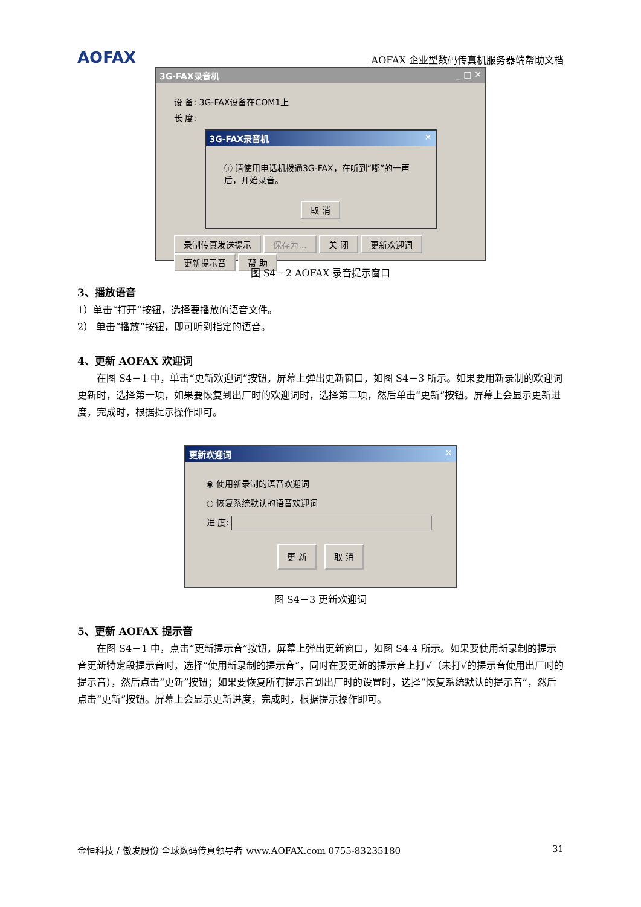AOFAX AOFAX 企业型数码传真机服务器端帮助文档
3G-FAX录音机 _ □ ✕
设 备: 3G-FAX设备在COM1上
长 度:
3G-FAX录音机 ✕
ⓘ 请使用电话机拨通3G-FAX，在听到“嘟”的一声后，开始录音。
取 消
录制传真发送提示 保存为... 关 闭 更新欢迎词 更新提示音 帮 助
图 S4－2 AOFAX 录音提示窗口
3、播放语音
1）单击“打开”按钮，选择要播放的语音文件。
2） 单击“播放”按钮，即可听到指定的语音。
4、更新 AOFAX 欢迎词
在图 S4－1 中，单击“更新欢迎词”按钮，屏幕上弹出更新窗口，如图 S4－3 所示。如果要用新录制的欢迎词更新时，选择第一项，如果要恢复到出厂时的欢迎词时，选择第二项，然后单击“更新”按钮。屏幕上会显示更新进度，完成时，根据提示操作即可。
更新欢迎词 ✕
◉ 使用新录制的语音欢迎词
○ 恢复系统默认的语音欢迎词
进 度:
更 新 取 消
图 S4－3 更新欢迎词
5、更新 AOFAX 提示音
在图 S4－1 中，点击“更新提示音”按钮，屏幕上弹出更新窗口，如图 S4-4 所示。如果要使用新录制的提示音更新特定段提示音时，选择“使用新录制的提示音”，同时在要更新的提示音上打√（未打√的提示音使用出厂时的提示音），然后点击“更新”按钮；如果要恢复所有提示音到出厂时的设置时，选择“恢复系统默认的提示音”，然后点击“更新”按钮。屏幕上会显示更新进度，完成时，根据提示操作即可。
金恒科技 / 傲发股份 全球数码传真领导者 www.AOFAX.com 0755-83235180 31